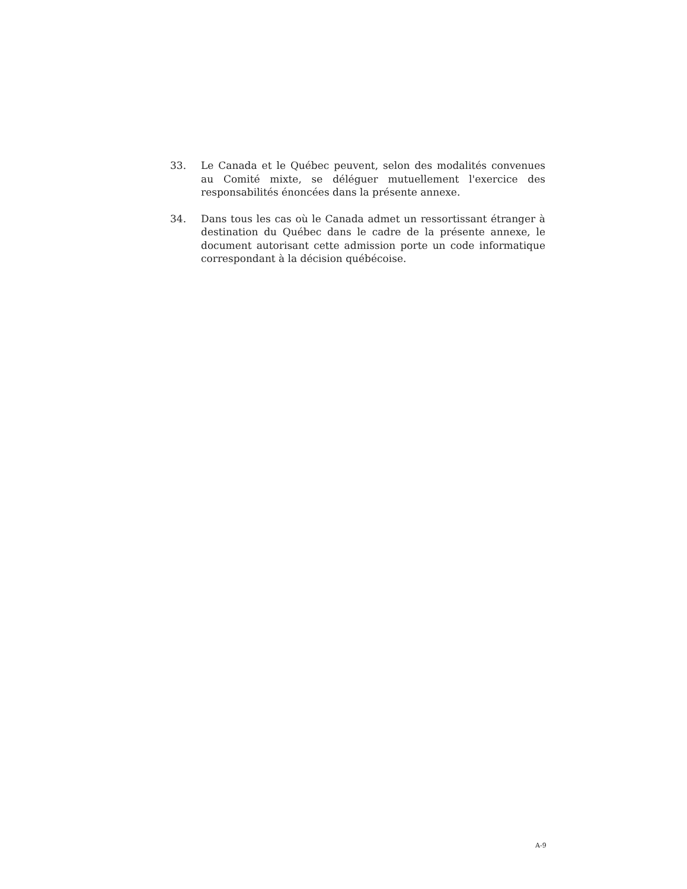33. Le Canada et le Québec peuvent, selon des modalités convenues au Comité mixte, se déléguer mutuellement l'exercice des responsabilités énoncées dans la présente annexe.
34. Dans tous les cas où le Canada admet un ressortissant étranger à destination du Québec dans le cadre de la présente annexe, le document autorisant cette admission porte un code informatique correspondant à la décision québécoise.
A-9